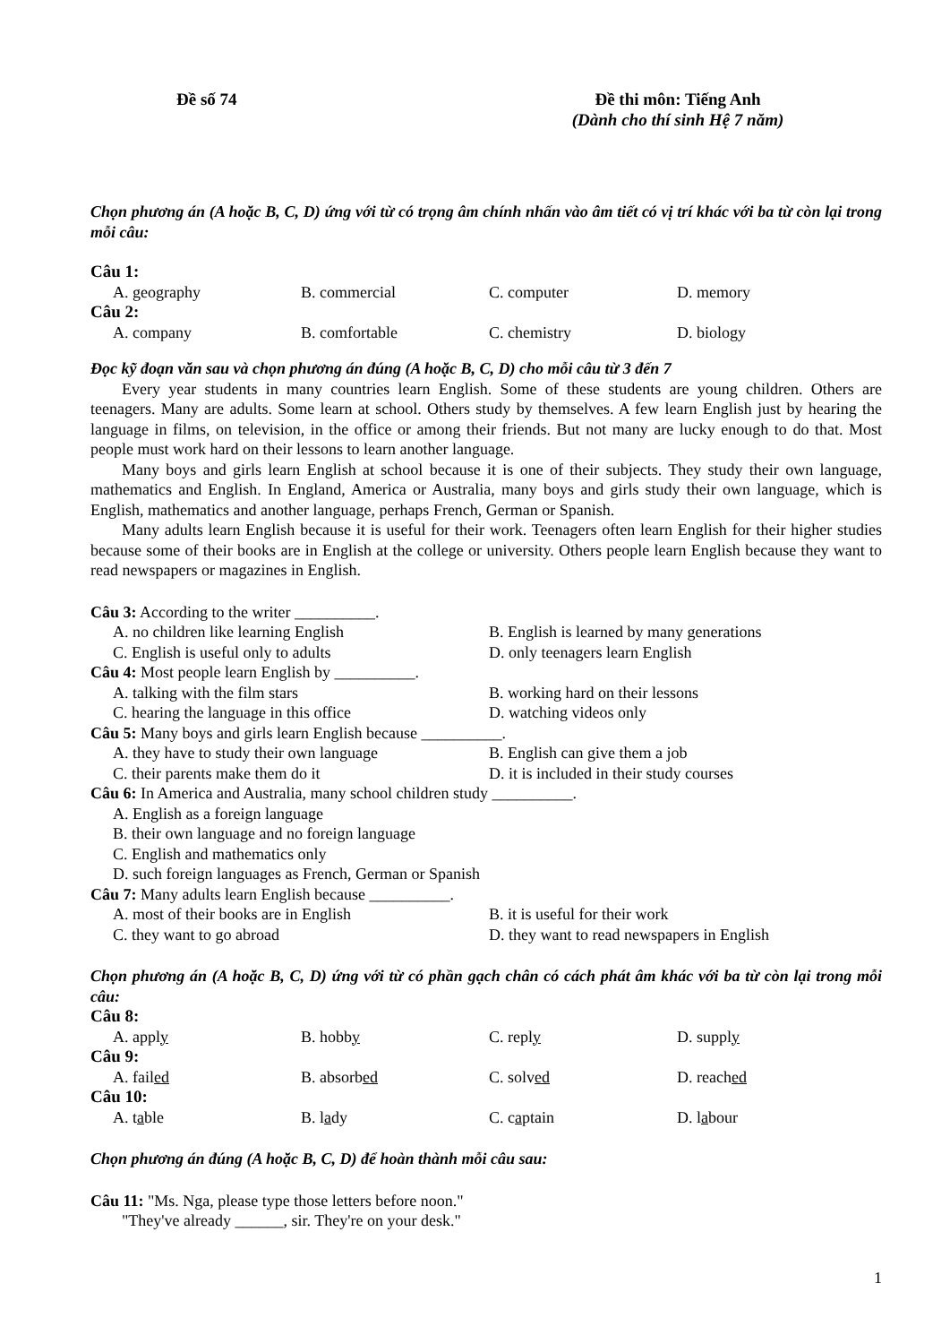Đề số 74 Đề thi môn: Tiếng Anh
(Dành cho thí sinh Hệ 7 năm)
Chọn phương án (A hoặc B, C, D) ứng với từ có trọng âm chính nhấn vào âm tiết có vị trí khác với ba từ còn lại trong mỗi câu:
Câu 1:
A. geography B. commercial C. computer D. memory
Câu 2:
A. company B. comfortable C. chemistry D. biology
Đọc kỹ đoạn văn sau và chọn phương án đúng (A hoặc B, C, D) cho mỗi câu từ 3 đến 7
Every year students in many countries learn English. Some of these students are young children. Others are teenagers. Many are adults. Some learn at school. Others study by themselves. A few learn English just by hearing the language in films, on television, in the office or among their friends. But not many are lucky enough to do that. Most people must work hard on their lessons to learn another language.
Many boys and girls learn English at school because it is one of their subjects. They study their own language, mathematics and English. In England, America or Australia, many boys and girls study their own language, which is English, mathematics and another language, perhaps French, German or Spanish.
Many adults learn English because it is useful for their work. Teenagers often learn English for their higher studies because some of their books are in English at the college or university. Others people learn English because they want to read newspapers or magazines in English.
Câu 3: According to the writer __________.
A. no children like learning English B. English is learned by many generations
C. English is useful only to adults D. only teenagers learn English
Câu 4: Most people learn English by __________.
A. talking with the film stars B. working hard on their lessons
C. hearing the language in this office D. watching videos only
Câu 5: Many boys and girls learn English because __________.
A. they have to study their own language B. English can give them a job
C. their parents make them do it D. it is included in their study courses
Câu 6: In America and Australia, many school children study __________.
A. English as a foreign language
B. their own language and no foreign language
C. English and mathematics only
D. such foreign languages as French, German or Spanish
Câu 7: Many adults learn English because __________.
A. most of their books are in English B. it is useful for their work
C. they want to go abroad D. they want to read newspapers in English
Chọn phương án (A hoặc B, C, D) ứng với từ có phần gạch chân có cách phát âm khác với ba từ còn lại trong mỗi câu:
Câu 8:
A. apply B. hobby C. reply D. supply
Câu 9:
A. failed B. absorbed C. solved D. reached
Câu 10:
A. table B. lady C. captain D. labour
Chọn phương án đúng (A hoặc B, C, D) để hoàn thành mỗi câu sau:
Câu 11: "Ms. Nga, please type those letters before noon."
"They've already ______, sir. They're on your desk."
1